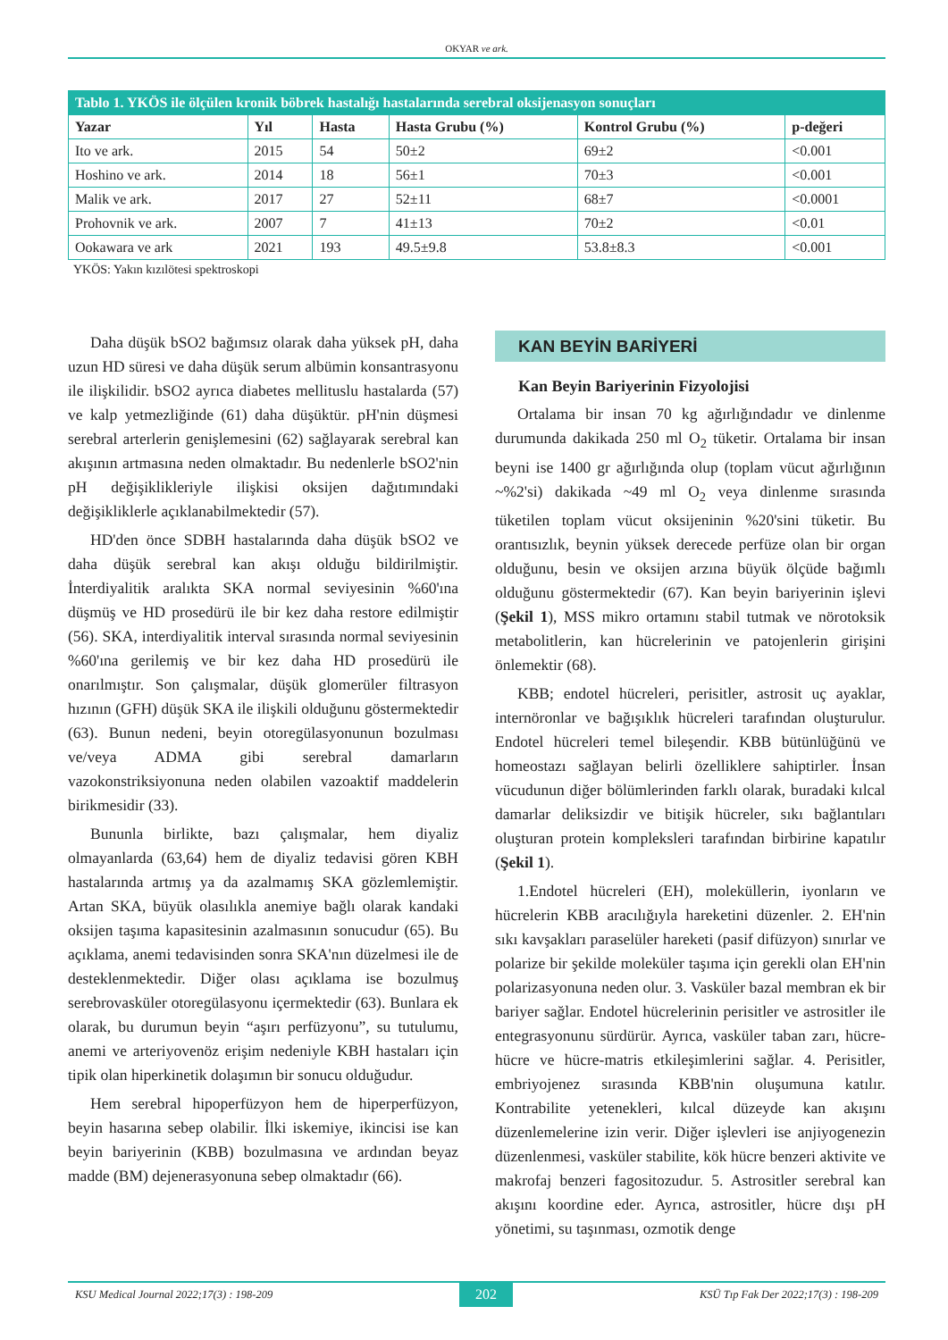OKYAR ve ark.
| Tablo 1. YKÖS ile ölçülen kronik böbrek hastalığı hastalarında serebral oksijenasyon sonuçları | | | | | |
| Yazar | Yıl | Hasta | Hasta Grubu (%) | Kontrol Grubu (%) | p-değeri |
| Ito ve ark. | 2015 | 54 | 50±2 | 69±2 | <0.001 |
| Hoshino ve ark. | 2014 | 18 | 56±1 | 70±3 | <0.001 |
| Malik ve ark. | 2017 | 27 | 52±11 | 68±7 | <0.0001 |
| Prohovnik ve ark. | 2007 | 7 | 41±13 | 70±2 | <0.01 |
| Ookawara ve ark | 2021 | 193 | 49.5±9.8 | 53.8±8.3 | <0.001 |
YKÖS: Yakın kızılötesi spektroskopi
Daha düşük bSO2 bağımsız olarak daha yüksek pH, daha uzun HD süresi ve daha düşük serum albümin konsantrasyonu ile ilişkilidir. bSO2 ayrıca diabetes mellituslu hastalarda (57) ve kalp yetmezliğinde (61) daha düşüktür. pH'nin düşmesi serebral arterlerin genişlemesini (62) sağlayarak serebral kan akışının artmasına neden olmaktadır. Bu nedenlerle bSO2'nin pH değişiklikleriyle ilişkisi oksijen dağıtımındaki değişikliklerle açıklanabilmektedir (57).
HD'den önce SDBH hastalarında daha düşük bSO2 ve daha düşük serebral kan akışı olduğu bildirilmiştir. İnterdiyalitik aralıkta SKA normal seviyesinin %60'ına düşmüş ve HD prosedürü ile bir kez daha restore edilmiştir (56). SKA, interdiyalitik interval sırasında normal seviyesinin %60'ına gerilemiş ve bir kez daha HD prosedürü ile onarılmıştır. Son çalışmalar, düşük glomerüler filtrasyon hızının (GFH) düşük SKA ile ilişkili olduğunu göstermektedir (63). Bunun nedeni, beyin otoregülasyonunun bozulması ve/veya ADMA gibi serebral damarların vazokonstriksiyonuna neden olabilen vazoaktif maddelerin birikmesidir (33).
Bununla birlikte, bazı çalışmalar, hem diyaliz olmayanlarda (63,64) hem de diyaliz tedavisi gören KBH hastalarında artmış ya da azalmamış SKA gözlemlemiştir. Artan SKA, büyük olasılıkla anemiye bağlı olarak kandaki oksijen taşıma kapasitesinin azalmasının sonucudur (65). Bu açıklama, anemi tedavisinden sonra SKA'nın düzelmesi ile de desteklenmektedir. Diğer olası açıklama ise bozulmuş serebrovasküler otoregülasyonu içermektedir (63). Bunlara ek olarak, bu durumun beyin “aşırı perfüzyonu”, su tutulumu, anemi ve arteriyovenöz erişim nedeniyle KBH hastaları için tipik olan hiperkinetik dolaşımın bir sonucu olduğudur.
Hem serebral hipoperfüzyon hem de hiperperfüzyon, beyin hasarına sebep olabilir. İlki iskemiye, ikincisi ise kan beyin bariyerinin (KBB) bozulmasına ve ardından beyaz madde (BM) dejenerasyonuna sebep olmaktadır (66).
KAN BEYİN BARİYERİ
Kan Beyin Bariyerinin Fizyolojisi
Ortalama bir insan 70 kg ağırlığındadır ve dinlenme durumunda dakikada 250 ml O<sub>2</sub> tüketir. Ortalama bir insan beyni ise 1400 gr ağırlığında olup (toplam vücut ağırlığının ~%2'si) dakikada ~49 ml O<sub>2</sub> veya dinlenme sırasında tüketilen toplam vücut oksijeninin %20'sini tüketir. Bu orantısızlık, beynin yüksek derecede perfüze olan bir organ olduğunu, besin ve oksijen arzına büyük ölçüde bağımlı olduğunu göstermektedir (67). Kan beyin bariyerinin işlevi (Şekil 1), MSS mikro ortamını stabil tutmak ve nörotoksik metabolitlerin, kan hücrelerinin ve patojenlerin girişini önlemektir (68).
KBB; endotel hücreleri, perisitler, astrosit uç ayaklar, internöronlar ve bağışıklık hücreleri tarafından oluşturulur. Endotel hücreleri temel bileşendir. KBB bütünlüğünü ve homeostazı sağlayan belirli özelliklere sahiptirler. İnsan vücudunun diğer bölümlerinden farklı olarak, buradaki kılcal damarlar deliksizdir ve bitişik hücreler, sıkı bağlantıları oluşturan protein kompleksleri tarafından birbirine kapatılır (Şekil 1).
1.Endotel hücreleri (EH), moleküllerin, iyonların ve hücrelerin KBB aracılığıyla hareketini düzenler. 2. EH'nin sıkı kavşakları paraselüler hareketi (pasif difüzyon) sınırlar ve polarize bir şekilde moleküler taşıma için gerekli olan EH'nin polarizasyonuna neden olur. 3. Vasküler bazal membran ek bir bariyer sağlar. Endotel hücrelerinin perisitler ve astrositler ile entegrasyonunu sürdürür. Ayrıca, vasküler taban zarı, hücre-hücre ve hücre-matris etkileşimlerini sağlar. 4. Perisitler, embriyojenez sırasında KBB'nin oluşumuna katılır. Kontrabilite yetenekleri, kılcal düzeyde kan akışını düzenlemelerine izin verir. Diğer işlevleri ise anjiyogenezin düzenlenmesi, vasküler stabilite, kök hücre benzeri aktivite ve makrofaj benzeri fagositozudur. 5. Astrositler serebral kan akışını koordine eder. Ayrıca, astrositler, hücre dışı pH yönetimi, su taşınması, ozmotik denge
KSU Medical Journal 2022;17(3) : 198-209 202 KSÜ Tıp Fak Der 2022;17(3) : 198-209